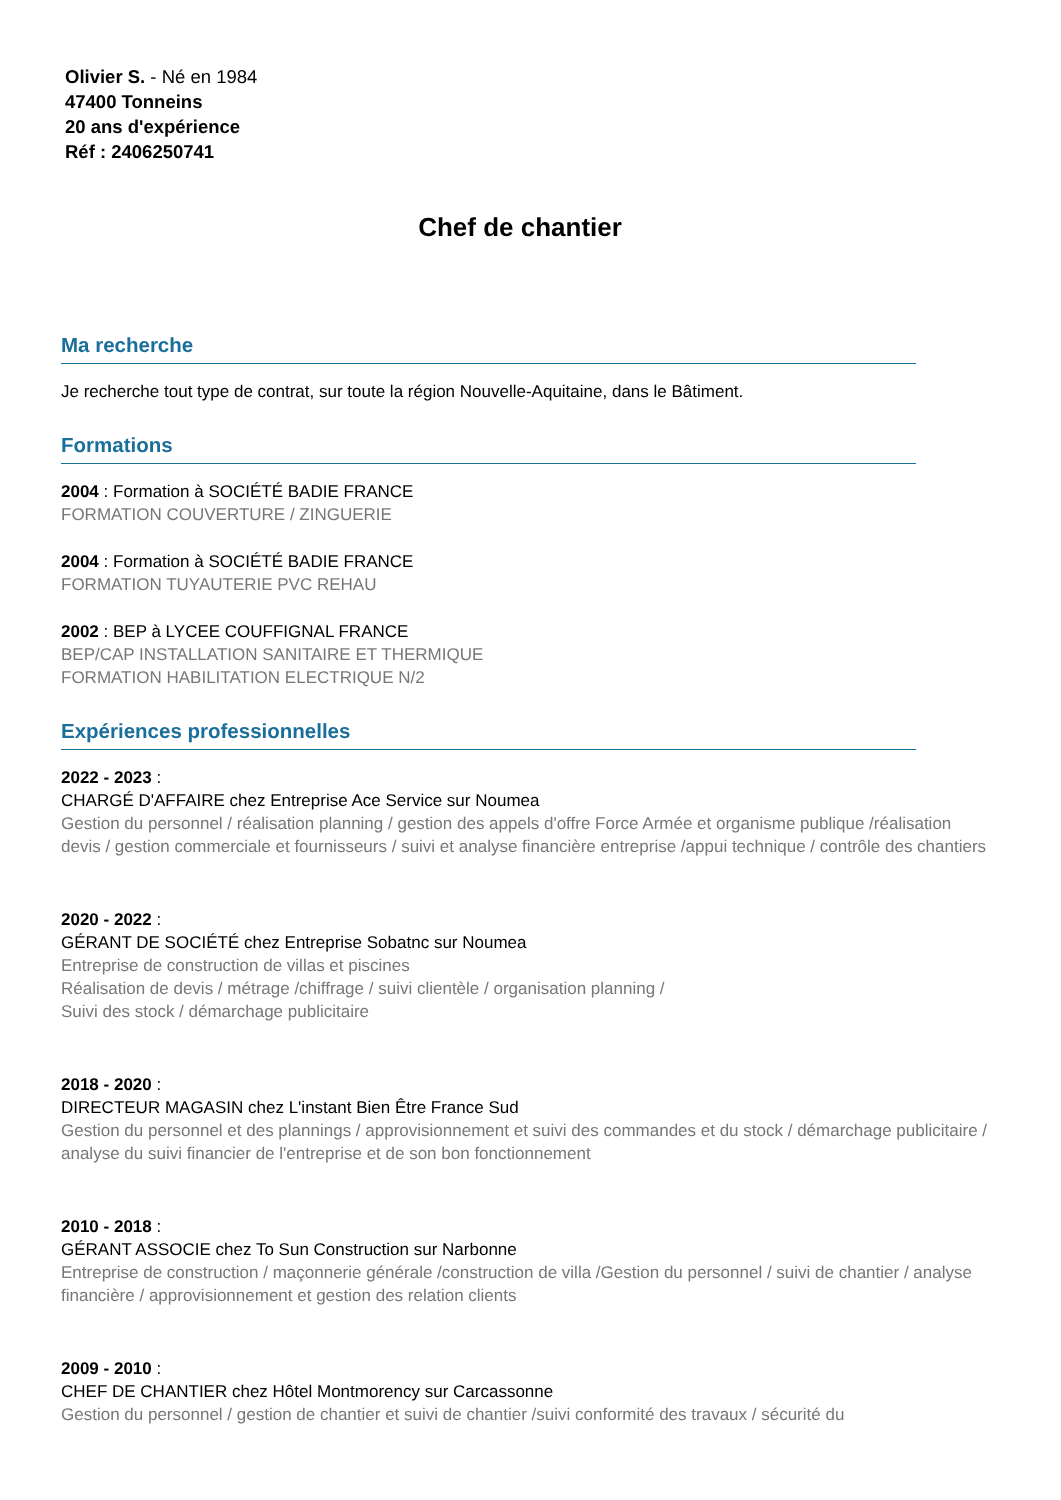Olivier S. - Né en 1984
47400 Tonneins
20 ans d'expérience
Réf : 2406250741
Chef de chantier
Ma recherche
Je recherche tout type de contrat, sur toute la région Nouvelle-Aquitaine, dans le Bâtiment.
Formations
2004 : Formation à SOCIÉTÉ BADIE FRANCE
FORMATION COUVERTURE / ZINGUERIE
2004 : Formation à SOCIÉTÉ BADIE FRANCE
FORMATION TUYAUTERIE PVC REHAU
2002 : BEP à LYCEE COUFFIGNAL FRANCE
BEP/CAP INSTALLATION SANITAIRE ET THERMIQUE
FORMATION HABILITATION ELECTRIQUE N/2
Expériences professionnelles
2022 - 2023 :
CHARGÉ D'AFFAIRE chez Entreprise Ace Service sur Noumea
Gestion du personnel / réalisation planning / gestion des appels d'offre Force Armée et organisme publique /réalisation devis / gestion commerciale et fournisseurs / suivi et analyse financière entreprise /appui technique / contrôle des chantiers
2020 - 2022 :
GÉRANT DE SOCIÉTÉ chez Entreprise Sobatnc sur Noumea
Entreprise de construction de villas et piscines
Réalisation de devis / métrage /chiffrage / suivi clientèle / organisation planning /
Suivi des stock / démarchage publicitaire
2018 - 2020 :
DIRECTEUR MAGASIN chez L'instant Bien Être France Sud
Gestion du personnel et des plannings / approvisionnement et suivi des commandes et du stock / démarchage publicitaire / analyse du suivi financier de l'entreprise et de son bon fonctionnement
2010 - 2018 :
GÉRANT ASSOCIE chez To Sun Construction sur Narbonne
Entreprise de construction / maçonnerie générale /construction de villa /Gestion du personnel / suivi de chantier / analyse financière / approvisionnement et gestion des relation clients
2009 - 2010 :
CHEF DE CHANTIER chez Hôtel Montmorency sur Carcassonne
Gestion du personnel / gestion de chantier et suivi de chantier /suivi conformité des travaux / sécurité du